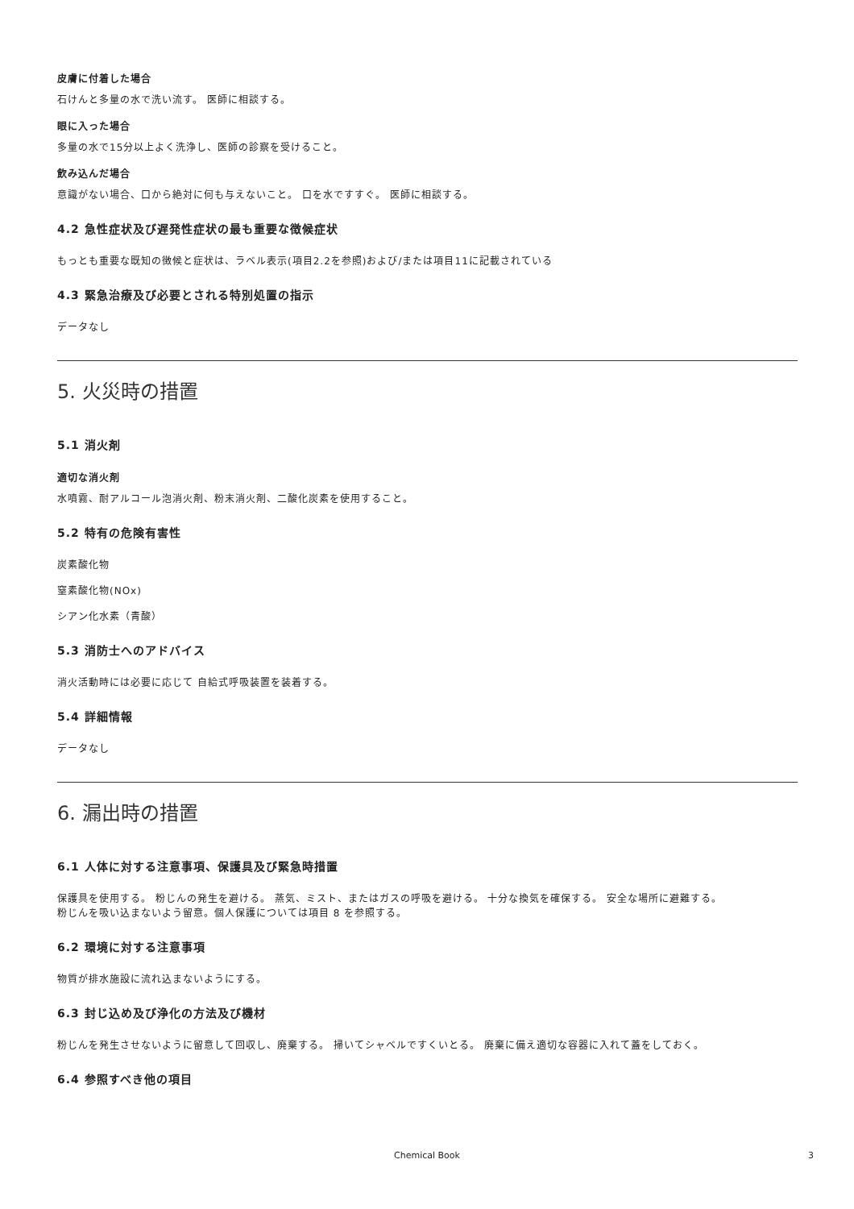皮膚に付着した場合
石けんと多量の水で洗い流す。 医師に相談する。
眼に入った場合
多量の水で15分以上よく洗浄し、医師の診察を受けること。
飲み込んだ場合
意識がない場合、口から絶対に何も与えないこと。 口を水ですすぐ。 医師に相談する。
4.2 急性症状及び遅発性症状の最も重要な徴候症状
もっとも重要な既知の徴候と症状は、ラベル表示(項目2.2を参照)および/または項目11に記載されている
4.3 緊急治療及び必要とされる特別処置の指示
データなし
5. 火災時の措置
5.1 消火剤
適切な消火剤
水噴霧、耐アルコール泡消火剤、粉末消火剤、二酸化炭素を使用すること。
5.2 特有の危険有害性
炭素酸化物
窒素酸化物(NOx)
シアン化水素（青酸）
5.3 消防士へのアドバイス
消火活動時には必要に応じて 自給式呼吸装置を装着する。
5.4 詳細情報
データなし
6. 漏出時の措置
6.1 人体に対する注意事項、保護具及び緊急時措置
保護具を使用する。 粉じんの発生を避ける。 蒸気、ミスト、またはガスの呼吸を避ける。 十分な換気を確保する。 安全な場所に避難する。
粉じんを吸い込まないよう留意。個人保護については項目 8 を参照する。
6.2 環境に対する注意事項
物質が排水施設に流れ込まないようにする。
6.3 封じ込め及び浄化の方法及び機材
粉じんを発生させないように留意して回収し、廃棄する。 掃いてシャベルですくいとる。 廃棄に備え適切な容器に入れて蓋をしておく。
6.4 参照すべき他の項目
Chemical Book 3